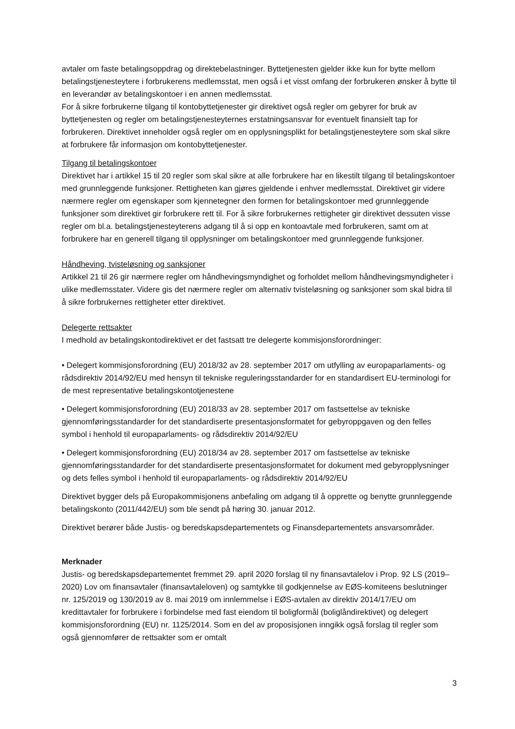avtaler om faste betalingsoppdrag og direktebelastninger. Byttetjenesten gjelder ikke kun for bytte mellom betalingstjenesteytere i forbrukerens medlemsstat, men også i et visst omfang der forbrukeren ønsker å bytte til en leverandør av betalingskontoer i en annen medlemsstat.
For å sikre forbrukerne tilgang til kontobyttetjenester gir direktivet også regler om gebyrer for bruk av byttetjenesten og regler om betalingstjenesteyternes erstatningsansvar for eventuelt finansielt tap for forbrukeren. Direktivet inneholder også regler om en opplysningsplikt for betalingstjenesteytere som skal sikre at forbrukere får informasjon om kontobyttetjenester.
Tilgang til betalingskontoer
Direktivet har i artikkel 15 til 20 regler som skal sikre at alle forbrukere har en likestilt tilgang til betalingskontoer med grunnleggende funksjoner. Rettigheten kan gjøres gjeldende i enhver medlemsstat. Direktivet gir videre nærmere regler om egenskaper som kjennetegner den formen for betalingskontoer med grunnleggende funksjoner som direktivet gir forbrukere rett til. For å sikre forbrukernes rettigheter gir direktivet dessuten visse regler om bl.a. betalingstjenesteyterens adgang til å si opp en kontoavtale med forbrukeren, samt om at forbrukere har en generell tilgang til opplysninger om betalingskontoer med grunnleggende funksjoner.
Håndheving, tvisteløsning og sanksjoner
Artikkel 21 til 26 gir nærmere regler om håndhevingsmyndighet og forholdet mellom håndhevingsmyndigheter i ulike medlemsstater. Videre gis det nærmere regler om alternativ tvisteløsning og sanksjoner som skal bidra til å sikre forbrukernes rettigheter etter direktivet.
Delegerte rettsakter
I medhold av betalingskontodirektivet er det fastsatt tre delegerte kommisjonsforordninger:
• Delegert kommisjonsforordning (EU) 2018/32 av 28. september 2017 om utfylling av europaparlaments- og rådsdirektiv 2014/92/EU med hensyn til tekniske reguleringsstandarder for en standardisert EU-terminologi for de mest representative betalingskontotjenestene
• Delegert kommisjonsforordning (EU) 2018/33 av 28. september 2017 om fastsettelse av tekniske gjennomføringsstandarder for det standardiserte presentasjonsformatet for gebyroppgaven og den felles symbol i henhold til europaparlaments- og rådsdirektiv 2014/92/EU
• Delegert kommisjonsforordning (EU) 2018/34 av 28. september 2017 om fastsettelse av tekniske gjennomføringsstandarder for det standardiserte presentasjonsformatet for dokument med gebyropplysninger og dets felles symbol i henhold til europaparlaments- og rådsdirektiv 2014/92/EU
Direktivet bygger dels på Europakommisjonens anbefaling om adgang til å opprette og benytte grunnleggende betalingskonto (2011/442/EU) som ble sendt på høring 30. januar 2012.
Direktivet berører både Justis- og beredskapsdepartementets og Finansdepartementets ansvarsområder.
Merknader
Justis- og beredskapsdepartementet fremmet 29. april 2020 forslag til ny finansavtalelov i Prop. 92 LS (2019–2020) Lov om finansavtaler (finansavtaleloven) og samtykke til godkjennelse av EØS-komiteens beslutninger nr. 125/2019 og 130/2019 av 8. mai 2019 om innlemmelse i EØS-avtalen av direktiv 2014/17/EU om kredittavtaler for forbrukere i forbindelse med fast eiendom til boligformål (boliglåndirektivet) og delegert kommisjonsforordning (EU) nr. 1125/2014. Som en del av proposisjonen inngikk også forslag til regler som også gjennomfører de rettsakter som er omtalt
3